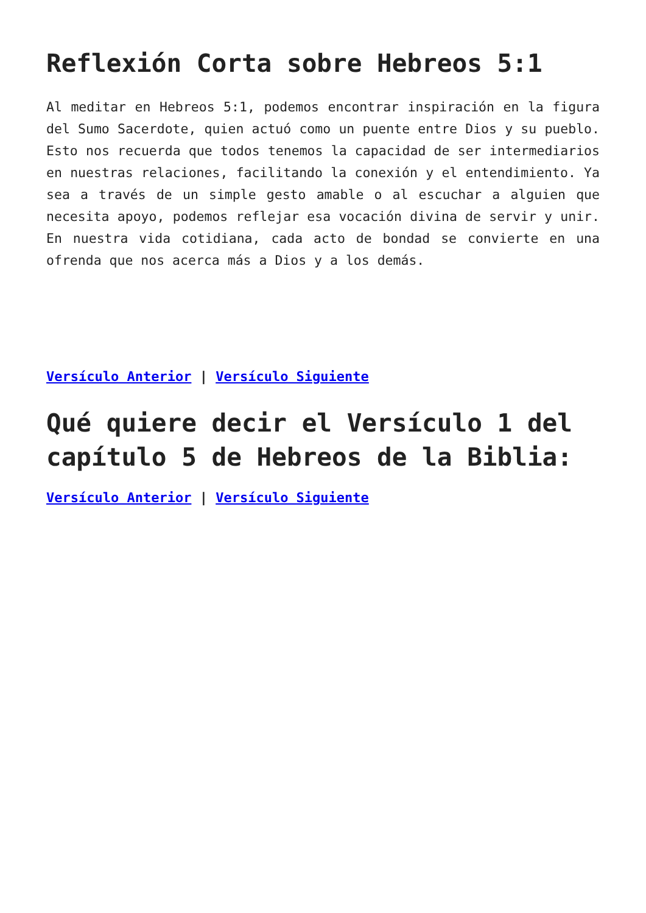Reflexión Corta sobre Hebreos 5:1
Al meditar en Hebreos 5:1, podemos encontrar inspiración en la figura del Sumo Sacerdote, quien actuó como un puente entre Dios y su pueblo. Esto nos recuerda que todos tenemos la capacidad de ser intermediarios en nuestras relaciones, facilitando la conexión y el entendimiento. Ya sea a través de un simple gesto amable o al escuchar a alguien que necesita apoyo, podemos reflejar esa vocación divina de servir y unir. En nuestra vida cotidiana, cada acto de bondad se convierte en una ofrenda que nos acerca más a Dios y a los demás.
Versículo Anterior | Versículo Siguiente
Qué quiere decir el Versículo 1 del capítulo 5 de Hebreos de la Biblia:
Versículo Anterior | Versículo Siguiente